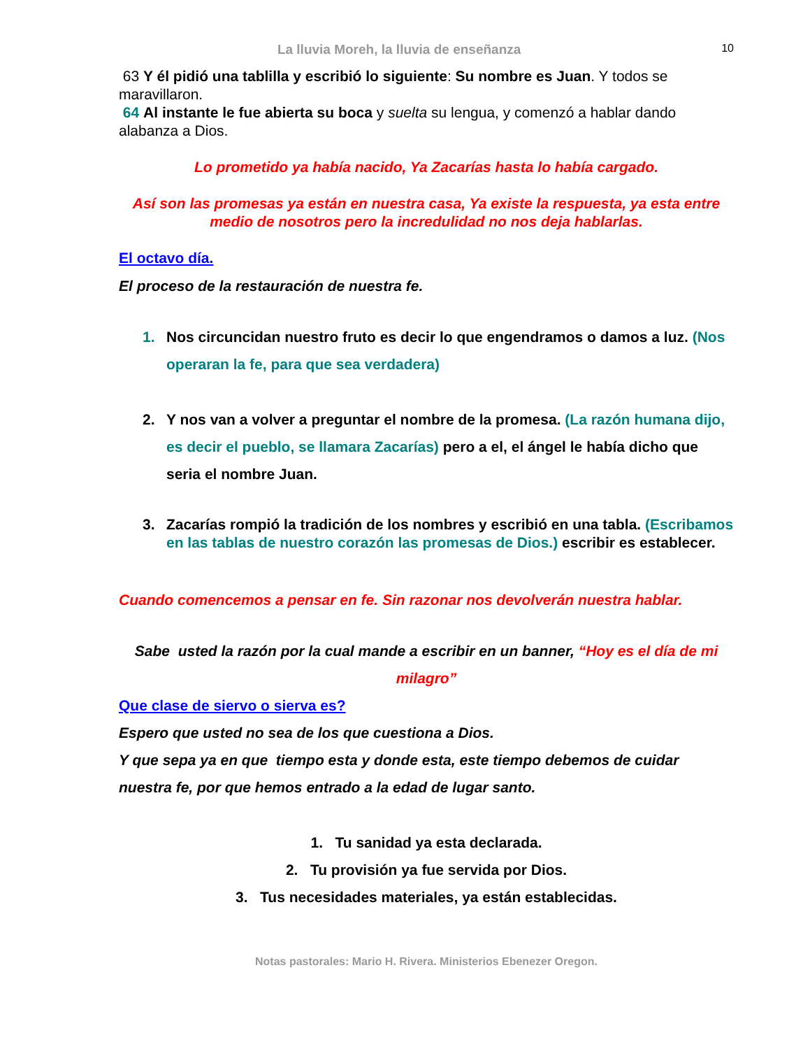La lluvia Moreh, la lluvia de enseñanza 10
63 Y él pidió una tablilla y escribió lo siguiente: Su nombre es Juan. Y todos se maravillaron.
64 Al instante le fue abierta su boca y suelta su lengua, y comenzó a hablar dando alabanza a Dios.
Lo prometido ya había nacido, Ya Zacarías hasta lo había cargado.
Así son las promesas ya están en nuestra casa, Ya existe la respuesta, ya esta entre medio de nosotros pero la incredulidad no nos deja hablarlas.
El octavo día.
El proceso de la restauración de nuestra fe.
1. Nos circuncidan nuestro fruto es decir lo que engendramos o damos a luz. (Nos operaran la fe, para que sea verdadera)
2. Y nos van a volver a preguntar el nombre de la promesa. (La razón humana dijo, es decir el pueblo, se llamara Zacarías) pero a el, el ángel le había dicho que seria el nombre Juan.
3. Zacarías rompió la tradición de los nombres y escribió en una tabla. (Escribamos en las tablas de nuestro corazón las promesas de Dios.) escribir es establecer.
Cuando comencemos a pensar en fe. Sin razonar nos devolverán nuestra hablar.
Sabe usted la razón por la cual mande a escribir en un banner, “Hoy es el día de mi milagro”
Que clase de siervo o sierva es?
Espero que usted no sea de los que cuestiona a Dios.
Y que sepa ya en que tiempo esta y donde esta, este tiempo debemos de cuidar nuestra fe, por que hemos entrado a la edad de lugar santo.
1. Tu sanidad ya esta declarada.
2. Tu provisión ya fue servida por Dios.
3. Tus necesidades materiales, ya están establecidas.
Notas pastorales: Mario H. Rivera. Ministerios Ebenezer Oregon.